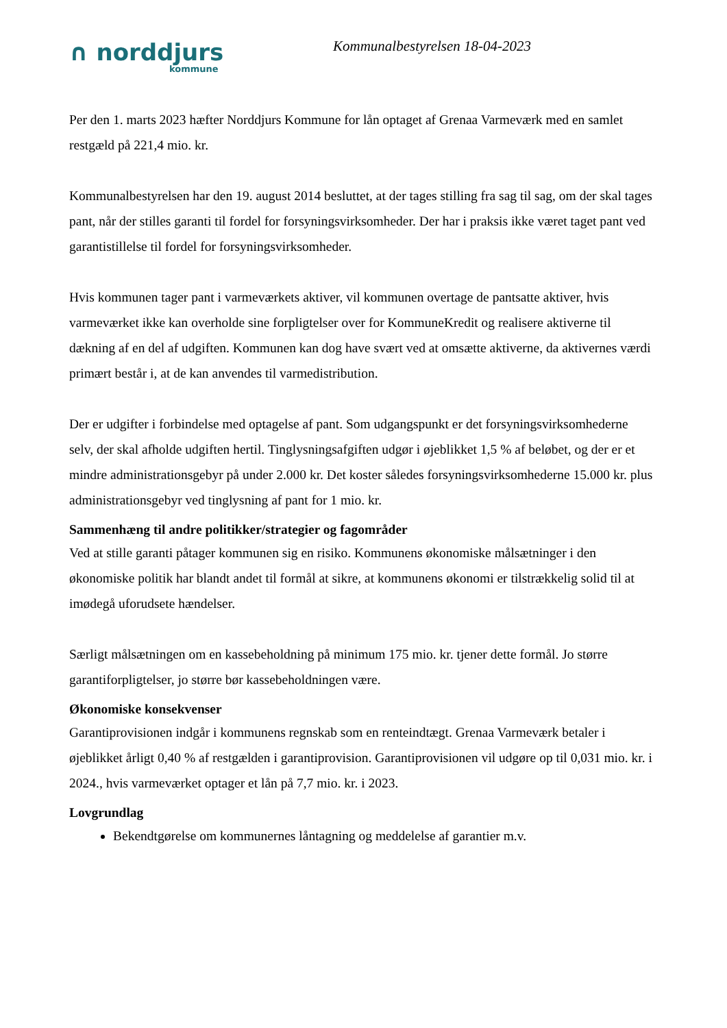∩ norddjurs
kommune
Kommunalbestyrelsen 18-04-2023
Per den 1. marts 2023 hæfter Norddjurs Kommune for lån optaget af Grenaa Varmeværk med en samlet restgæld på 221,4 mio. kr.
Kommunalbestyrelsen har den 19. august 2014 besluttet, at der tages stilling fra sag til sag, om der skal tages pant, når der stilles garanti til fordel for forsyningsvirksomheder. Der har i praksis ikke været taget pant ved garantistillelse til fordel for forsyningsvirksomheder.
Hvis kommunen tager pant i varmeværkets aktiver, vil kommunen overtage de pantsatte aktiver, hvis varmeværket ikke kan overholde sine forpligtelser over for KommuneKredit og realisere aktiverne til dækning af en del af udgiften. Kommunen kan dog have svært ved at omsætte aktiverne, da aktivernes værdi primært består i, at de kan anvendes til varmedistribution.
Der er udgifter i forbindelse med optagelse af pant. Som udgangspunkt er det forsyningsvirksomhederne selv, der skal afholde udgiften hertil. Tinglysningsafgiften udgør i øjeblikket 1,5 % af beløbet, og der er et mindre administrationsgebyr på under 2.000 kr. Det koster således forsyningsvirksomhederne 15.000 kr. plus administrationsgebyr ved tinglysning af pant for 1 mio. kr.
Sammenhæng til andre politikker/strategier og fagområder
Ved at stille garanti påtager kommunen sig en risiko. Kommunens økonomiske målsætninger i den økonomiske politik har blandt andet til formål at sikre, at kommunens økonomi er tilstrækkelig solid til at imødegå uforudsete hændelser.
Særligt målsætningen om en kassebeholdning på minimum 175 mio. kr. tjener dette formål. Jo større garantiforpligtelser, jo større bør kassebeholdningen være.
Økonomiske konsekvenser
Garantiprovisionen indgår i kommunens regnskab som en renteindtægt. Grenaa Varmeværk betaler i øjeblikket årligt 0,40 % af restgælden i garantiprovision. Garantiprovisionen vil udgøre op til 0,031 mio. kr. i 2024., hvis varmeværket optager et lån på 7,7 mio. kr. i 2023.
Lovgrundlag
Bekendtgørelse om kommunernes låntagning og meddelelse af garantier m.v.